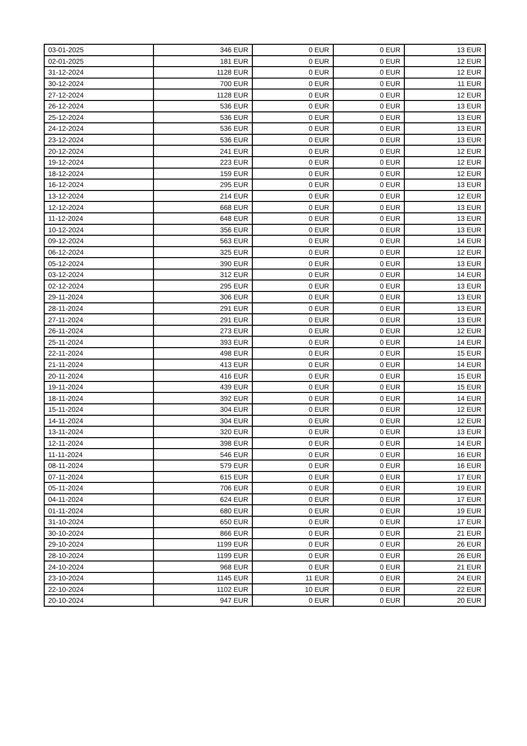| 03-01-2025 | 346 EUR | 0 EUR | 0 EUR | 13 EUR |
| 02-01-2025 | 181 EUR | 0 EUR | 0 EUR | 12 EUR |
| 31-12-2024 | 1128 EUR | 0 EUR | 0 EUR | 12 EUR |
| 30-12-2024 | 700 EUR | 0 EUR | 0 EUR | 11 EUR |
| 27-12-2024 | 1128 EUR | 0 EUR | 0 EUR | 12 EUR |
| 26-12-2024 | 536 EUR | 0 EUR | 0 EUR | 13 EUR |
| 25-12-2024 | 536 EUR | 0 EUR | 0 EUR | 13 EUR |
| 24-12-2024 | 536 EUR | 0 EUR | 0 EUR | 13 EUR |
| 23-12-2024 | 536 EUR | 0 EUR | 0 EUR | 13 EUR |
| 20-12-2024 | 241 EUR | 0 EUR | 0 EUR | 12 EUR |
| 19-12-2024 | 223 EUR | 0 EUR | 0 EUR | 12 EUR |
| 18-12-2024 | 159 EUR | 0 EUR | 0 EUR | 12 EUR |
| 16-12-2024 | 295 EUR | 0 EUR | 0 EUR | 13 EUR |
| 13-12-2024 | 214 EUR | 0 EUR | 0 EUR | 12 EUR |
| 12-12-2024 | 668 EUR | 0 EUR | 0 EUR | 13 EUR |
| 11-12-2024 | 648 EUR | 0 EUR | 0 EUR | 13 EUR |
| 10-12-2024 | 356 EUR | 0 EUR | 0 EUR | 13 EUR |
| 09-12-2024 | 563 EUR | 0 EUR | 0 EUR | 14 EUR |
| 06-12-2024 | 325 EUR | 0 EUR | 0 EUR | 12 EUR |
| 05-12-2024 | 390 EUR | 0 EUR | 0 EUR | 13 EUR |
| 03-12-2024 | 312 EUR | 0 EUR | 0 EUR | 14 EUR |
| 02-12-2024 | 295 EUR | 0 EUR | 0 EUR | 13 EUR |
| 29-11-2024 | 306 EUR | 0 EUR | 0 EUR | 13 EUR |
| 28-11-2024 | 291 EUR | 0 EUR | 0 EUR | 13 EUR |
| 27-11-2024 | 291 EUR | 0 EUR | 0 EUR | 13 EUR |
| 26-11-2024 | 273 EUR | 0 EUR | 0 EUR | 12 EUR |
| 25-11-2024 | 393 EUR | 0 EUR | 0 EUR | 14 EUR |
| 22-11-2024 | 498 EUR | 0 EUR | 0 EUR | 15 EUR |
| 21-11-2024 | 413 EUR | 0 EUR | 0 EUR | 14 EUR |
| 20-11-2024 | 416 EUR | 0 EUR | 0 EUR | 15 EUR |
| 19-11-2024 | 439 EUR | 0 EUR | 0 EUR | 15 EUR |
| 18-11-2024 | 392 EUR | 0 EUR | 0 EUR | 14 EUR |
| 15-11-2024 | 304 EUR | 0 EUR | 0 EUR | 12 EUR |
| 14-11-2024 | 304 EUR | 0 EUR | 0 EUR | 12 EUR |
| 13-11-2024 | 320 EUR | 0 EUR | 0 EUR | 13 EUR |
| 12-11-2024 | 398 EUR | 0 EUR | 0 EUR | 14 EUR |
| 11-11-2024 | 546 EUR | 0 EUR | 0 EUR | 16 EUR |
| 08-11-2024 | 579 EUR | 0 EUR | 0 EUR | 16 EUR |
| 07-11-2024 | 615 EUR | 0 EUR | 0 EUR | 17 EUR |
| 05-11-2024 | 706 EUR | 0 EUR | 0 EUR | 19 EUR |
| 04-11-2024 | 624 EUR | 0 EUR | 0 EUR | 17 EUR |
| 01-11-2024 | 680 EUR | 0 EUR | 0 EUR | 19 EUR |
| 31-10-2024 | 650 EUR | 0 EUR | 0 EUR | 17 EUR |
| 30-10-2024 | 866 EUR | 0 EUR | 0 EUR | 21 EUR |
| 29-10-2024 | 1199 EUR | 0 EUR | 0 EUR | 26 EUR |
| 28-10-2024 | 1199 EUR | 0 EUR | 0 EUR | 26 EUR |
| 24-10-2024 | 968 EUR | 0 EUR | 0 EUR | 21 EUR |
| 23-10-2024 | 1145 EUR | 11 EUR | 0 EUR | 24 EUR |
| 22-10-2024 | 1102 EUR | 10 EUR | 0 EUR | 22 EUR |
| 20-10-2024 | 947 EUR | 0 EUR | 0 EUR | 20 EUR |